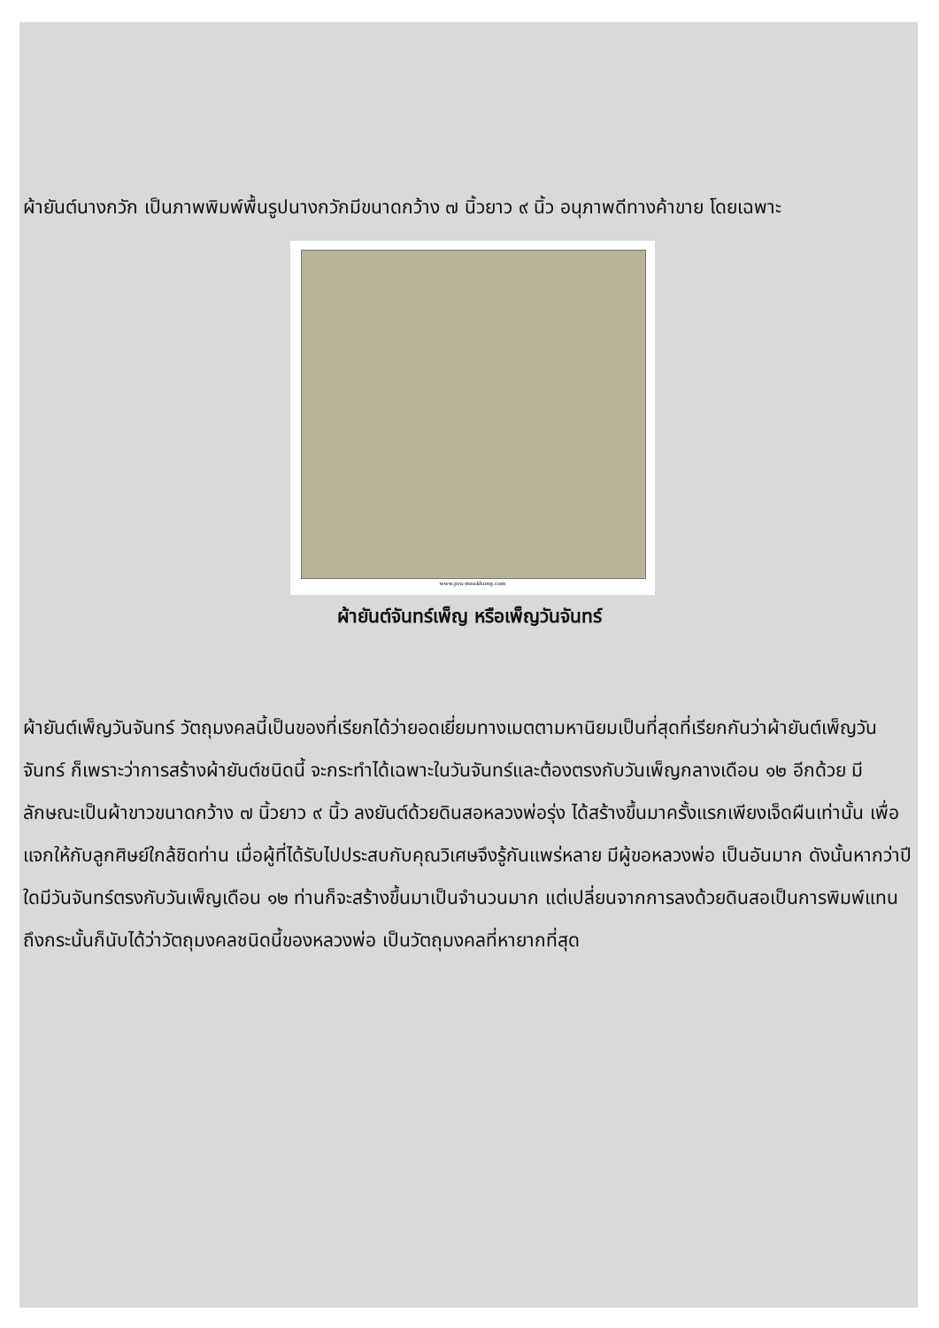ผ้ายันต์นางกวัก เป็นภาพพิมพ์พื้นรูปนางกวักมีขนาดกว้าง ๗ นิ้วยาว ๙ นิ้ว อนุภาพดีทางค้าขาย โดยเฉพาะ
www.pra-meakhong.com
ผ้ายันต์จันทร์เพ็ญ หรือเพ็ญวันจันทร์
ผ้ายันต์เพ็ญวันจันทร์ วัตถุมงคลนี้เป็นของที่เรียกได้ว่ายอดเยี่ยมทางเมตตามหานิยมเป็นที่สุดที่เรียกกันว่าผ้ายันต์เพ็ญวันจันทร์ ก็เพราะว่าการสร้างผ้ายันต์ชนิดนี้ จะกระทำได้เฉพาะในวันจันทร์และต้องตรงกับวันเพ็ญกลางเดือน ๑๒ อีกด้วย มีลักษณะเป็นผ้าขาวขนาดกว้าง ๗ นิ้วยาว ๙ นิ้ว ลงยันต์ด้วยดินสอหลวงพ่อรุ่ง ได้สร้างขึ้นมาครั้งแรกเพียงเจ็ดผืนเท่านั้น เพื่อแจกให้กับลูกศิษย์ใกล้ชิดท่าน เมื่อผู้ที่ได้รับไปประสบกับคุณวิเศษจึงรู้กันแพร่หลาย มีผู้ขอหลวงพ่อ เป็นอันมาก ดังนั้นหากว่าปีใดมีวันจันทร์ตรงกับวันเพ็ญเดือน ๑๒ ท่านก็จะสร้างขึ้นมาเป็นจำนวนมาก แต่เปลี่ยนจากการลงด้วยดินสอเป็นการพิมพ์แทน ถึงกระนั้นก็นับได้ว่าวัตถุมงคลชนิดนี้ของหลวงพ่อ เป็นวัตถุมงคลที่หายากที่สุด